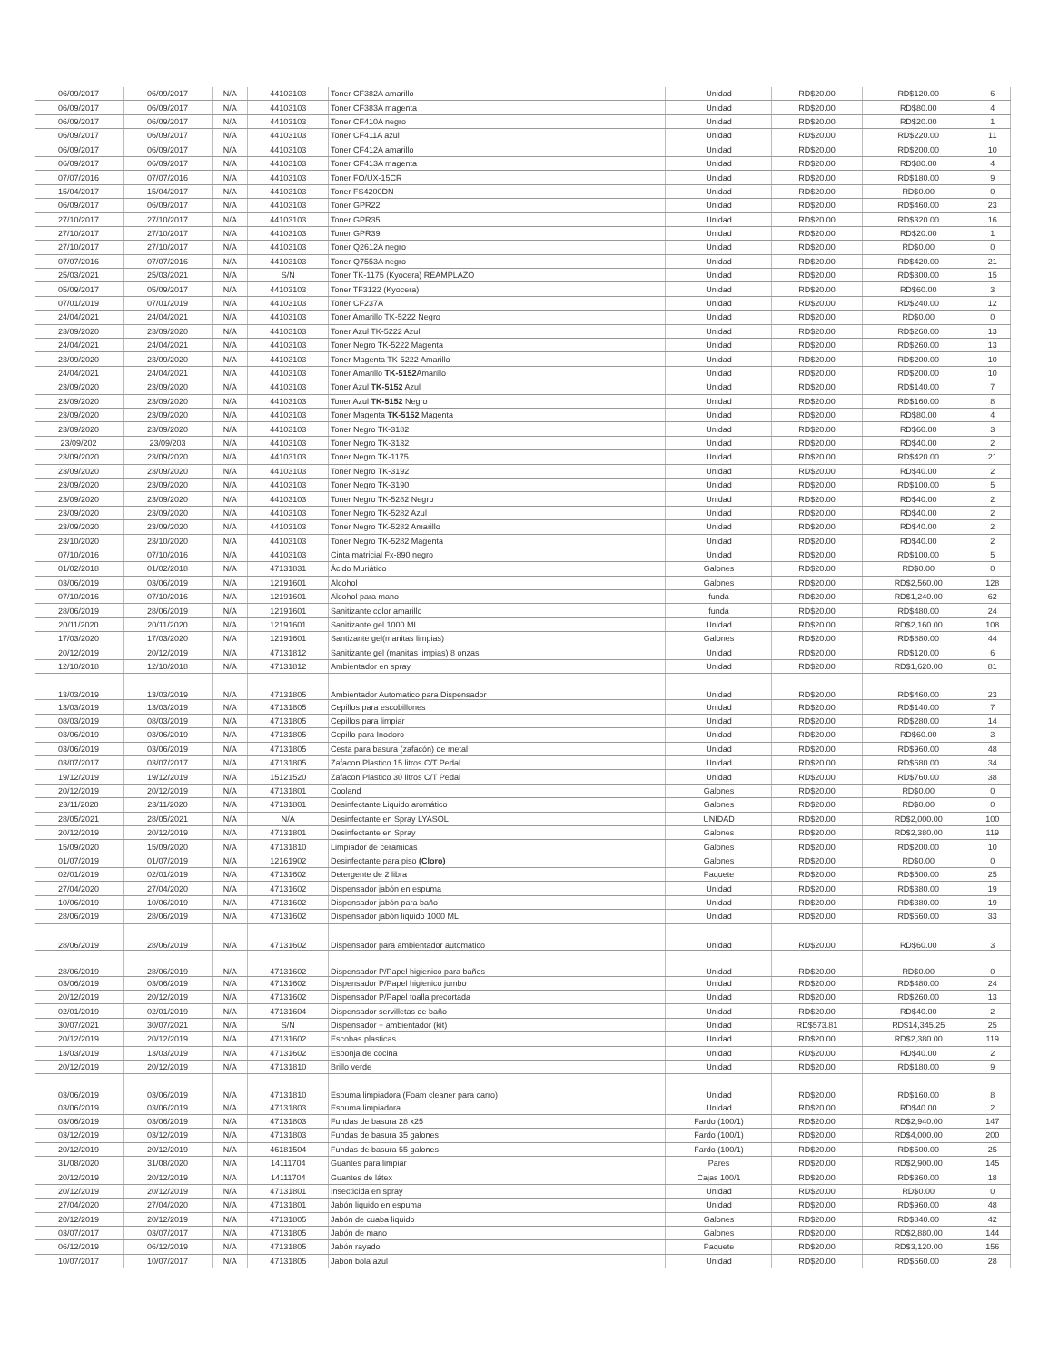| 06/09/2017 | 06/09/2017 | N/A | 44103103 | Toner CF382A amarillo | Unidad | RD$20.00 | RD$120.00 | 6 |
| 06/09/2017 | 06/09/2017 | N/A | 44103103 | Toner CF383A magenta | Unidad | RD$20.00 | RD$80.00 | 4 |
| 06/09/2017 | 06/09/2017 | N/A | 44103103 | Toner CF410A negro | Unidad | RD$20.00 | RD$20.00 | 1 |
| 06/09/2017 | 06/09/2017 | N/A | 44103103 | Toner CF411A azul | Unidad | RD$20.00 | RD$220.00 | 11 |
| 06/09/2017 | 06/09/2017 | N/A | 44103103 | Toner CF412A amarillo | Unidad | RD$20.00 | RD$200.00 | 10 |
| 06/09/2017 | 06/09/2017 | N/A | 44103103 | Toner CF413A magenta | Unidad | RD$20.00 | RD$80.00 | 4 |
| 07/07/2016 | 07/07/2016 | N/A | 44103103 | Toner FO/UX-15CR | Unidad | RD$20.00 | RD$180.00 | 9 |
| 15/04/2017 | 15/04/2017 | N/A | 44103103 | Toner FS4200DN | Unidad | RD$20.00 | RD$0.00 | 0 |
| 06/09/2017 | 06/09/2017 | N/A | 44103103 | Toner GPR22 | Unidad | RD$20.00 | RD$460.00 | 23 |
| 27/10/2017 | 27/10/2017 | N/A | 44103103 | Toner GPR35 | Unidad | RD$20.00 | RD$320.00 | 16 |
| 27/10/2017 | 27/10/2017 | N/A | 44103103 | Toner GPR39 | Unidad | RD$20.00 | RD$20.00 | 1 |
| 27/10/2017 | 27/10/2017 | N/A | 44103103 | Toner Q2612A negro | Unidad | RD$20.00 | RD$0.00 | 0 |
| 07/07/2016 | 07/07/2016 | N/A | 44103103 | Toner Q7553A negro | Unidad | RD$20.00 | RD$420.00 | 21 |
| 25/03/2021 | 25/03/2021 | N/A | S/N | Toner TK-1175 (Kyocera) REAMPLAZO | Unidad | RD$20.00 | RD$300.00 | 15 |
| 05/09/2017 | 05/09/2017 | N/A | 44103103 | Toner TF3122 (Kyocera) | Unidad | RD$20.00 | RD$60.00 | 3 |
| 07/01/2019 | 07/01/2019 | N/A | 44103103 | Toner CF237A | Unidad | RD$20.00 | RD$240.00 | 12 |
| 24/04/2021 | 24/04/2021 | N/A | 44103103 | Toner Amarillo TK-5222 Negro | Unidad | RD$20.00 | RD$0.00 | 0 |
| 23/09/2020 | 23/09/2020 | N/A | 44103103 | Toner Azul TK-5222 Azul | Unidad | RD$20.00 | RD$260.00 | 13 |
| 24/04/2021 | 24/04/2021 | N/A | 44103103 | Toner Negro TK-5222 Magenta | Unidad | RD$20.00 | RD$260.00 | 13 |
| 23/09/2020 | 23/09/2020 | N/A | 44103103 | Toner Magenta TK-5222 Amarillo | Unidad | RD$20.00 | RD$200.00 | 10 |
| 24/04/2021 | 24/04/2021 | N/A | 44103103 | Toner Amarillo TK-5152 Amarillo | Unidad | RD$20.00 | RD$200.00 | 10 |
| 23/09/2020 | 23/09/2020 | N/A | 44103103 | Toner Azul TK-5152 Azul | Unidad | RD$20.00 | RD$140.00 | 7 |
| 23/09/2020 | 23/09/2020 | N/A | 44103103 | Toner Azul TK-5152 Negro | Unidad | RD$20.00 | RD$160.00 | 8 |
| 23/09/2020 | 23/09/2020 | N/A | 44103103 | Toner Magenta TK-5152 Magenta | Unidad | RD$20.00 | RD$80.00 | 4 |
| 23/09/2020 | 23/09/2020 | N/A | 44103103 | Toner Negro TK-3182 | Unidad | RD$20.00 | RD$60.00 | 3 |
| 23/09/202 | 23/09/203 | N/A | 44103103 | Toner Negro TK-3132 | Unidad | RD$20.00 | RD$40.00 | 2 |
| 23/09/2020 | 23/09/2020 | N/A | 44103103 | Toner Negro TK-1175 | Unidad | RD$20.00 | RD$420.00 | 21 |
| 23/09/2020 | 23/09/2020 | N/A | 44103103 | Toner Negro TK-3192 | Unidad | RD$20.00 | RD$40.00 | 2 |
| 23/09/2020 | 23/09/2020 | N/A | 44103103 | Toner Negro TK-3190 | Unidad | RD$20.00 | RD$100.00 | 5 |
| 23/09/2020 | 23/09/2020 | N/A | 44103103 | Toner Negro TK-5282 Negro | Unidad | RD$20.00 | RD$40.00 | 2 |
| 23/09/2020 | 23/09/2020 | N/A | 44103103 | Toner Negro TK-5282 Azul | Unidad | RD$20.00 | RD$40.00 | 2 |
| 23/09/2020 | 23/09/2020 | N/A | 44103103 | Toner Negro TK-5282 Amarillo | Unidad | RD$20.00 | RD$40.00 | 2 |
| 23/10/2020 | 23/10/2020 | N/A | 44103103 | Toner Negro TK-5282 Magenta | Unidad | RD$20.00 | RD$40.00 | 2 |
| 07/10/2016 | 07/10/2016 | N/A | 44103103 | Cinta matricial Fx-890 negro | Unidad | RD$20.00 | RD$100.00 | 5 |
| 01/02/2018 | 01/02/2018 | N/A | 47131831 | Ácido Muriático | Galones | RD$20.00 | RD$0.00 | 0 |
| 03/06/2019 | 03/06/2019 | N/A | 12191601 | Alcohol | Galones | RD$20.00 | RD$2,560.00 | 128 |
| 07/10/2016 | 07/10/2016 | N/A | 12191601 | Alcohol para mano | funda | RD$20.00 | RD$1,240.00 | 62 |
| 28/06/2019 | 28/06/2019 | N/A | 12191601 | Sanitizante color amarillo | funda | RD$20.00 | RD$480.00 | 24 |
| 20/11/2020 | 20/11/2020 | N/A | 12191601 | Sanitizante gel 1000 ML | Unidad | RD$20.00 | RD$2,160.00 | 108 |
| 17/03/2020 | 17/03/2020 | N/A | 12191601 | Santizante gel(manitas limpias) | Galones | RD$20.00 | RD$880.00 | 44 |
| 20/12/2019 | 20/12/2019 | N/A | 47131812 | Sanitizante gel (manitas limpias) 8 onzas | Unidad | RD$20.00 | RD$120.00 | 6 |
| 12/10/2018 | 12/10/2018 | N/A | 47131812 | Ambientador en spray | Unidad | RD$20.00 | RD$1,620.00 | 81 |
| 13/03/2019 | 13/03/2019 | N/A | 47131805 | Ambientador Automatico para Dispensador | Unidad | RD$20.00 | RD$460.00 | 23 |
| 13/03/2019 | 13/03/2019 | N/A | 47131805 | Cepillos para escobillones | Unidad | RD$20.00 | RD$140.00 | 7 |
| 08/03/2019 | 08/03/2019 | N/A | 47131805 | Cepillos para limpiar | Unidad | RD$20.00 | RD$280.00 | 14 |
| 03/06/2019 | 03/06/2019 | N/A | 47131805 | Cepillo para Inodoro | Unidad | RD$20.00 | RD$60.00 | 3 |
| 03/06/2019 | 03/06/2019 | N/A | 47131805 | Cesta para basura (zafacón) de metal | Unidad | RD$20.00 | RD$960.00 | 48 |
| 03/07/2017 | 03/07/2017 | N/A | 47131805 | Zafacon Plastico 15 litros C/T Pedal | Unidad | RD$20.00 | RD$680.00 | 34 |
| 19/12/2019 | 19/12/2019 | N/A | 15121520 | Zafacon Plastico 30 litros C/T Pedal | Unidad | RD$20.00 | RD$760.00 | 38 |
| 20/12/2019 | 20/12/2019 | N/A | 47131801 | Cooland | Galones | RD$20.00 | RD$0.00 | 0 |
| 23/11/2020 | 23/11/2020 | N/A | 47131801 | Desinfectante Liquido aromático | Galones | RD$20.00 | RD$0.00 | 0 |
| 28/05/2021 | 28/05/2021 | N/A | N/A | Desinfectante en Spray LYASOL | UNIDAD | RD$20.00 | RD$2,000.00 | 100 |
| 20/12/2019 | 20/12/2019 | N/A | 47131801 | Desinfectante en Spray | Galones | RD$20.00 | RD$2,380.00 | 119 |
| 15/09/2020 | 15/09/2020 | N/A | 47131810 | Limpiador de ceramicas | Galones | RD$20.00 | RD$200.00 | 10 |
| 01/07/2019 | 01/07/2019 | N/A | 12161902 | Desinfectante para piso (Cloro) | Galones | RD$20.00 | RD$0.00 | 0 |
| 02/01/2019 | 02/01/2019 | N/A | 47131602 | Detergente de 2 libra | Paquete | RD$20.00 | RD$500.00 | 25 |
| 27/04/2020 | 27/04/2020 | N/A | 47131602 | Dispensador jabón en espuma | Unidad | RD$20.00 | RD$380.00 | 19 |
| 10/06/2019 | 10/06/2019 | N/A | 47131602 | Dispensador jabón para baño | Unidad | RD$20.00 | RD$380.00 | 19 |
| 28/06/2019 | 28/06/2019 | N/A | 47131602 | Dispensador jabón liquido 1000 ML | Unidad | RD$20.00 | RD$660.00 | 33 |
| 28/06/2019 | 28/06/2019 | N/A | 47131602 | Dispensador para ambientador automatico | Unidad | RD$20.00 | RD$60.00 | 3 |
| 28/06/2019 | 28/06/2019 | N/A | 47131602 | Dispensador P/Papel higienico para baños | Unidad | RD$20.00 | RD$0.00 | 0 |
| 03/06/2019 | 03/06/2019 | N/A | 47131602 | Dispensador P/Papel higienico jumbo | Unidad | RD$20.00 | RD$480.00 | 24 |
| 20/12/2019 | 20/12/2019 | N/A | 47131602 | Dispensador P/Papel toalla precortada | Unidad | RD$20.00 | RD$260.00 | 13 |
| 02/01/2019 | 02/01/2019 | N/A | 47131604 | Dispensador servilletas de baño | Unidad | RD$20.00 | RD$40.00 | 2 |
| 30/07/2021 | 30/07/2021 | N/A | S/N | Dispensador + ambientador (kit) | Unidad | RD$573.81 | RD$14,345.25 | 25 |
| 20/12/2019 | 20/12/2019 | N/A | 47131602 | Escobas plasticas | Unidad | RD$20.00 | RD$2,380.00 | 119 |
| 13/03/2019 | 13/03/2019 | N/A | 47131602 | Esponja de cocina | Unidad | RD$20.00 | RD$40.00 | 2 |
| 20/12/2019 | 20/12/2019 | N/A | 47131810 | Brillo verde | Unidad | RD$20.00 | RD$180.00 | 9 |
| 03/06/2019 | 03/06/2019 | N/A | 47131810 | Espuma limpiadora (Foam cleaner para carro) | Unidad | RD$20.00 | RD$160.00 | 8 |
| 03/06/2019 | 03/06/2019 | N/A | 47131803 | Espuma limpiadora | Unidad | RD$20.00 | RD$40.00 | 2 |
| 03/06/2019 | 03/06/2019 | N/A | 47131803 | Fundas de basura 28 x25 | Fardo (100/1) | RD$20.00 | RD$2,940.00 | 147 |
| 03/12/2019 | 03/12/2019 | N/A | 47131803 | Fundas de basura 35 galones | Fardo (100/1) | RD$20.00 | RD$4,000.00 | 200 |
| 20/12/2019 | 20/12/2019 | N/A | 46181504 | Fundas de basura 55 galones | Fardo (100/1) | RD$20.00 | RD$500.00 | 25 |
| 31/08/2020 | 31/08/2020 | N/A | 14111704 | Guantes para limpiar | Pares | RD$20.00 | RD$2,900.00 | 145 |
| 20/12/2019 | 20/12/2019 | N/A | 14111704 | Guantes de látex | Cajas 100/1 | RD$20.00 | RD$360.00 | 18 |
| 20/12/2019 | 20/12/2019 | N/A | 47131801 | Insecticida en spray | Unidad | RD$20.00 | RD$0.00 | 0 |
| 27/04/2020 | 27/04/2020 | N/A | 47131801 | Jabón liquido en espuma | Unidad | RD$20.00 | RD$960.00 | 48 |
| 20/12/2019 | 20/12/2019 | N/A | 47131805 | Jabón de cuaba liquido | Galones | RD$20.00 | RD$840.00 | 42 |
| 03/07/2017 | 03/07/2017 | N/A | 47131805 | Jabón de mano | Galones | RD$20.00 | RD$2,880.00 | 144 |
| 06/12/2019 | 06/12/2019 | N/A | 47131805 | Jabón rayado | Paquete | RD$20.00 | RD$3,120.00 | 156 |
| 10/07/2017 | 10/07/2017 | N/A | 47131805 | Jabon bola azul | Unidad | RD$20.00 | RD$560.00 | 28 |